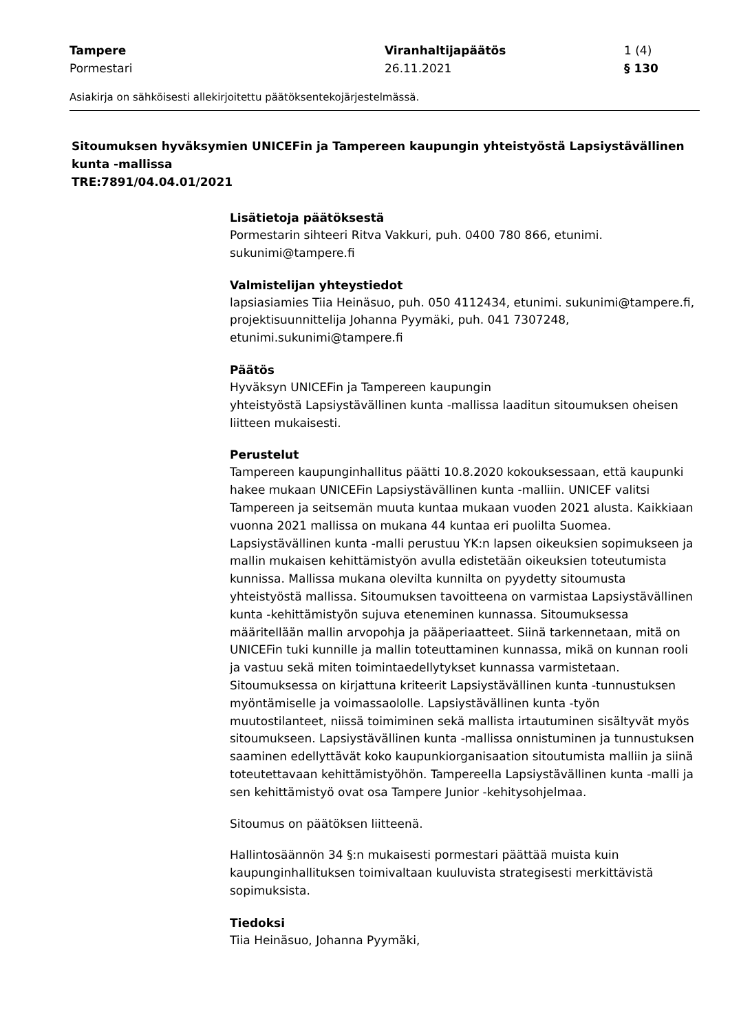Tampere
Pormestari
Viranhaltijapäätös
26.11.2021
1 (4)
§ 130
Asiakirja on sähköisesti allekirjoitettu päätöksentekojärjestelmässä.
Sitoumuksen hyväksymien UNICEFin ja Tampereen kaupungin yhteistyöstä Lapsiystävällinen kunta -mallissa
TRE:7891/04.04.01/2021
Lisätietoja päätöksestä
Pormestarin sihteeri Ritva Vakkuri, puh. 0400 780 866, etunimi. sukunimi@tampere.fi
Valmistelijan yhteystiedot
lapsiasiamies Tiia Heinäsuo, puh. 050 4112434, etunimi. sukunimi@tampere.fi, projektisuunnittelija Johanna Pyymäki, puh. 041 7307248, etunimi.sukunimi@tampere.fi
Päätös
Hyväksyn UNICEFin ja Tampereen kaupungin
yhteistyöstä Lapsiystävällinen kunta -mallissa laaditun sitoumuksen oheisen liitteen mukaisesti.
Perustelut
Tampereen kaupunginhallitus päätti 10.8.2020 kokouksessaan, että kaupunki hakee mukaan UNICEFin Lapsiystävällinen kunta -malliin. UNICEF valitsi Tampereen ja seitsemän muuta kuntaa mukaan vuoden 2021 alusta. Kaikkiaan vuonna 2021 mallissa on mukana 44 kuntaa eri puolilta Suomea. Lapsiystävällinen kunta -malli perustuu YK:n lapsen oikeuksien sopimukseen ja mallin mukaisen kehittämistyön avulla edistetään oikeuksien toteutumista kunnissa. Mallissa mukana olevilta kunnilta on pyydetty sitoumusta yhteistyöstä mallissa. Sitoumuksen tavoitteena on varmistaa Lapsiystävällinen kunta -kehittämistyön sujuva eteneminen kunnassa. Sitoumuksessa määritellään mallin arvopohja ja pääperiaatteet. Siinä tarkennetaan, mitä on UNICEFin tuki kunnille ja mallin toteuttaminen kunnassa, mikä on kunnan rooli ja vastuu sekä miten toimintaedellytykset kunnassa varmistetaan. Sitoumuksessa on kirjattuna kriteerit Lapsiystävällinen kunta -tunnustuksen myöntämiselle ja voimassaololle. Lapsiystävällinen kunta -työn muutostilanteet, niissä toimiminen sekä mallista irtautuminen sisältyvät myös sitoumukseen. Lapsiystävällinen kunta -mallissa onnistuminen ja tunnustuksen saaminen edellyttävät koko kaupunkiorganisaation sitoutumista malliin ja siinä toteutettavaan kehittämistyöhön. Tampereella Lapsiystävällinen kunta -malli ja sen kehittämistyö ovat osa Tampere Junior -kehitysohjelmaa.
Sitoumus on päätöksen liitteenä.
Hallintosäännön 34 §:n mukaisesti pormestari päättää muista kuin kaupunginhallituksen toimivaltaan kuuluvista strategisesti merkittävistä sopimuksista.
Tiedoksi
Tiia Heinäsuo, Johanna Pyymäki,